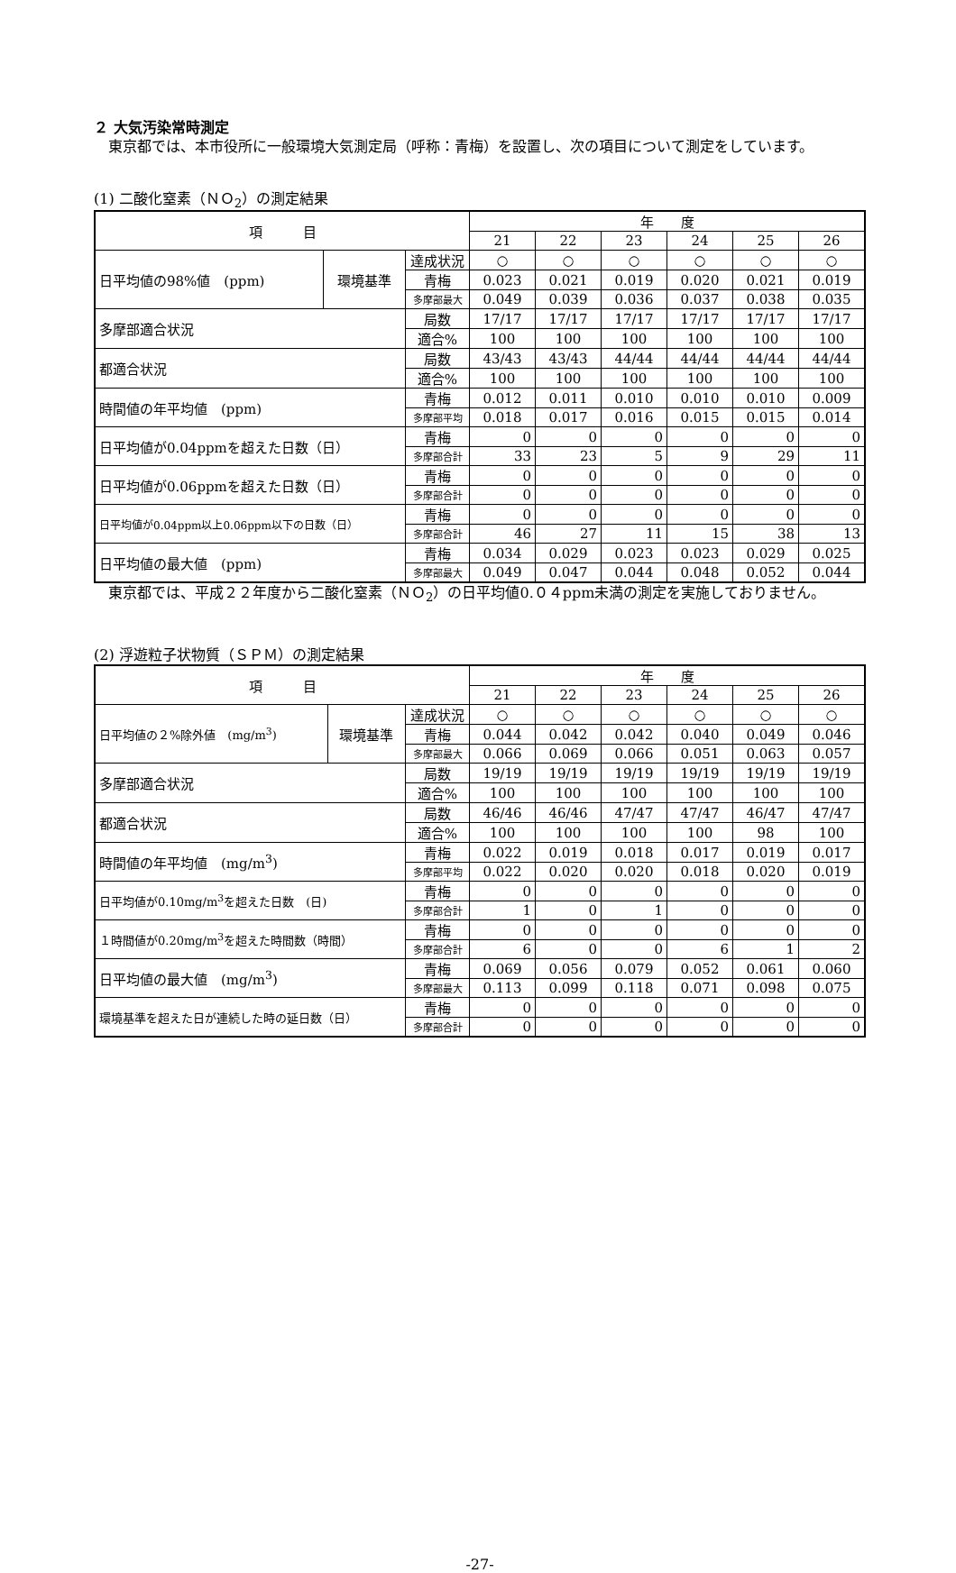２ 大気汚染常時測定
　東京都では、本市役所に一般環境大気測定局（呼称：青梅）を設置し、次の項目について測定をしています。
(1) 二酸化窒素（ＮＯ<sub>2</sub>）の測定結果
| 項 目 | | | 年 度 | | | | | |
| --- | --- | --- | --- | --- | --- | --- | --- | --- |
| | | | 21 | 22 | 23 | 24 | 25 | 26 |
| 日平均値の98%値 (ppm) | 環境基準 | 達成状況 | ○ | ○ | ○ | ○ | ○ | ○ |
| | | 青梅 | 0.023 | 0.021 | 0.019 | 0.020 | 0.021 | 0.019 |
| | | 多摩部最大 | 0.049 | 0.039 | 0.036 | 0.037 | 0.038 | 0.035 |
| 多摩部適合状況 | | 局数 | 17/17 | 17/17 | 17/17 | 17/17 | 17/17 | 17/17 |
| | | 適合% | 100 | 100 | 100 | 100 | 100 | 100 |
| 都適合状況 | | 局数 | 43/43 | 43/43 | 44/44 | 44/44 | 44/44 | 44/44 |
| | | 適合% | 100 | 100 | 100 | 100 | 100 | 100 |
| 時間値の年平均値 (ppm) | | 青梅 | 0.012 | 0.011 | 0.010 | 0.010 | 0.010 | 0.009 |
| | | 多摩部平均 | 0.018 | 0.017 | 0.016 | 0.015 | 0.015 | 0.014 |
| 日平均値が0.04ppmを超えた日数（日） | | 青梅 | 0 | 0 | 0 | 0 | 0 | 0 |
| | | 多摩部合計 | 33 | 23 | 5 | 9 | 29 | 11 |
| 日平均値が0.06ppmを超えた日数（日） | | 青梅 | 0 | 0 | 0 | 0 | 0 | 0 |
| | | 多摩部合計 | 0 | 0 | 0 | 0 | 0 | 0 |
| 日平均値が0.04ppm以上0.06ppm以下の日数（日） | | 青梅 | 0 | 0 | 0 | 0 | 0 | 0 |
| | | 多摩部合計 | 46 | 27 | 11 | 15 | 38 | 13 |
| 日平均値の最大値 (ppm) | | 青梅 | 0.034 | 0.029 | 0.023 | 0.023 | 0.029 | 0.025 |
| | | 多摩部最大 | 0.049 | 0.047 | 0.044 | 0.048 | 0.052 | 0.044 |
　東京都では、平成２２年度から二酸化窒素（ＮＯ<sub>2</sub>）の日平均値0.０４ppm未満の測定を実施しておりません。
(2) 浮遊粒子状物質（ＳＰＭ）の測定結果
| 項 目 | | | 年 度 | | | | | |
| --- | --- | --- | --- | --- | --- | --- | --- | --- |
| | | | 21 | 22 | 23 | 24 | 25 | 26 |
| 日平均値の２%除外値 (mg/m<sup>3</sup>) | 環境基準 | 達成状況 | ○ | ○ | ○ | ○ | ○ | ○ |
| | | 青梅 | 0.044 | 0.042 | 0.042 | 0.040 | 0.049 | 0.046 |
| | | 多摩部最大 | 0.066 | 0.069 | 0.066 | 0.051 | 0.063 | 0.057 |
| 多摩部適合状況 | | 局数 | 19/19 | 19/19 | 19/19 | 19/19 | 19/19 | 19/19 |
| | | 適合% | 100 | 100 | 100 | 100 | 100 | 100 |
| 都適合状況 | | 局数 | 46/46 | 46/46 | 47/47 | 47/47 | 46/47 | 47/47 |
| | | 適合% | 100 | 100 | 100 | 100 | 98 | 100 |
| 時間値の年平均値 (mg/m<sup>3</sup>) | | 青梅 | 0.022 | 0.019 | 0.018 | 0.017 | 0.019 | 0.017 |
| | | 多摩部平均 | 0.022 | 0.020 | 0.020 | 0.018 | 0.020 | 0.019 |
| 日平均値が0.10mg/m<sup>3</sup>を超えた日数 (日) | | 青梅 | 0 | 0 | 0 | 0 | 0 | 0 |
| | | 多摩部合計 | 1 | 0 | 1 | 0 | 0 | 0 |
| １時間値が0.20mg/m<sup>3</sup>を超えた時間数（時間） | | 青梅 | 0 | 0 | 0 | 0 | 0 | 0 |
| | | 多摩部合計 | 6 | 0 | 0 | 6 | 1 | 2 |
| 日平均値の最大値 (mg/m<sup>3</sup>) | | 青梅 | 0.069 | 0.056 | 0.079 | 0.052 | 0.061 | 0.060 |
| | | 多摩部最大 | 0.113 | 0.099 | 0.118 | 0.071 | 0.098 | 0.075 |
| 環境基準を超えた日が連続した時の延日数（日） | | 青梅 | 0 | 0 | 0 | 0 | 0 | 0 |
| | | 多摩部合計 | 0 | 0 | 0 | 0 | 0 | 0 |
-27-